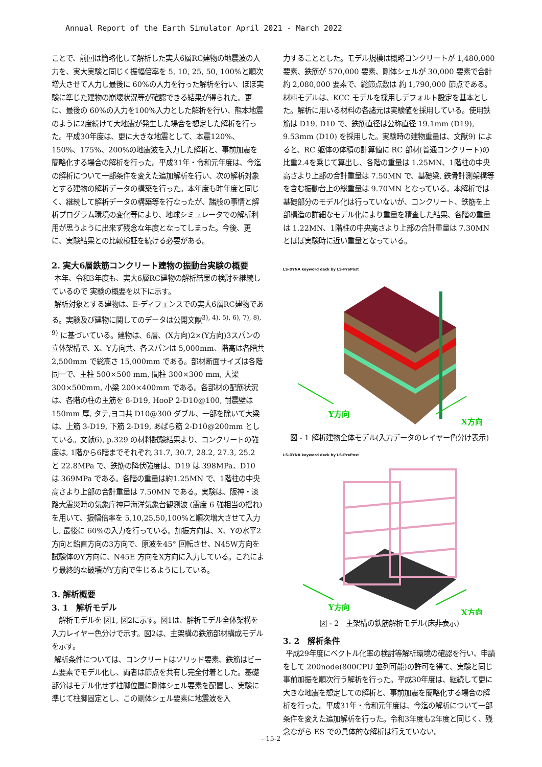Annual Report of the Earth Simulator April 2021 - March 2022
ことで、前回は簡略化して解析した実大6層RC建物の地震波の入力を、実大実験と同じく振幅倍率を 5, 10, 25, 50, 100%と順次増大させて入力し最後に 60%の入力を行った解析を行い、ほぼ実験に準じた建物の崩壊状況等が確認できる結果が得られた。更に、最後の 60%の入力を100%入力とした解析を行い、熊本地震のように2度続けて大地震が発生した場合を想定した解析を行った。平成30年度は、更に大きな地震として、本震120%、150%、175%、200%の地震波を入力した解析と、事前加震を簡略化する場合の解析を行った。平成31年・令和元年度は、今迄の解析について一部条件を変えた追加解析を行い、次の解析対象とする建物の解析データの構築を行った。本年度も昨年度と同じく、継続して解析データの構築等を行なったが、諸般の事情と解析プログラム環境の変化等により、地球シミュレータでの解析利用が思うように出来ず残念な年度となってしまった。今後、更に、実験結果との比較検証を続ける必要がある。
2. 実大6層鉄筋コンクリート建物の振動台実験の概要
本年、令和3年度も、実大6層RC建物の解析結果の検討を継続しているので 実験の概要を以下に示す。
解析対象とする建物は、E-ディフェンスでの実大6層RC建物である。実験及び建物に関してのデータは公開文献<sup>3), 4), 5), 6), 7), 8), 9)</sup> に基づいている。建物は、6層、(X方向)2×(Y方向)3スパンの立体架構で、X、Y方向共、各スパンは 5,000mm、階高は各階共 2,500mm で総高さ 15,000mm である。部材断面サイズは各階同一で、主柱 500×500 mm, 間柱 300×300 mm, 大梁 300×500mm, 小梁 200×400mm である。各部材の配筋状況は、各階の柱の主筋を 8-D19, HooP 2-D10@100, 耐震壁は 150mm 厚, タテ,ヨコ共 D10@300 ダブル、一部を除いて大梁は、上筋 3-D19, 下筋 2-D19, あばら筋 2-D10@200mm としている。文献6), p.329 の材料試験結果より、コンクリートの強度は, 1階から6階までそれぞれ 31.7, 30.7, 28.2, 27.3, 25.2 と 22.8MPa で、鉄筋の降伏強度は、D19 は 398MPa、D10 は 369MPa である。各階の重量は約1.25MN で、1階柱の中央高さより上部の合計重量は 7.50MN である。実験は、阪神・淡路大震災時の気象庁神戸海洋気象台観測波 (震度 6 強相当の揺れ) を用いて、振幅倍率を 5,10,25,50,100%と順次増大させて入力し, 最後に 60%の入力を行っている。加振方向は、X、Yの水平2方向と鉛直方向の3方向で、原波を45° 回転させ、N45W方向を試験体のY方向に、N45E 方向をX方向に入力している。これにより最終的な破壊がY方向で生じるようにしている。
3. 解析概要
3. 1　解析モデル
解析モデルを 図1, 図2に示す。図1は、解析モデル全体架構を入力レイヤー色分けで示す。図2は、主架構の鉄筋部材構成モデルを示す。
解析条件については、コンクリートはソリッド要素、鉄筋はビーム要素でモデル化し、両者は節点を共有し完全付着とした。基礎部分はモデル化せず柱脚位置に剛体シェル要素を配置し、実験に準じて柱脚固定とし、この剛体シェル要素に地震波を入
力することとした。モデル規模は概略コンクリートが 1,480,000 要素、鉄筋が 570,000 要素、剛体シェルが 30,000 要素で合計 約 2,080,000 要素で、総節点数は 約 1,790,000 節点である。材料モデルは、KCC モデルを採用しデフォルト設定を基本とした。解析に用いる材料の各諸元は実験値を採用している。使用鉄筋は D19, D10 で、鉄筋直径は公称直径 19.1mm (D19), 9.53mm (D10) を採用した。実験時の建物重量は、文献9) によると、RC 躯体の体積の計算値に RC 部材(普通コンクリート)の比重2.4を乗じて算出し、各階の重量は 1.25MN、1階柱の中央高さより上部の合計重量は 7.50MN で、基礎梁, 鉄骨計測架構等を含む振動台上の総重量は 9.70MN となっている。本解析では基礎部分のモデル化は行っていないが、コンクリート、鉄筋を上部構造の詳細なモデル化により重量を精査した結果、各階の重量は 1.22MN、1階柱の中央高さより上部の合計重量は 7.30MN とほぼ実験時に近い重量となっている。
LS-DYNA keyword deck by LS-PrePost
Y方向
X方向
図 - 1 解析建物全体モデル(入力データのレイヤー色分け表示)
LS-DYNA keyword deck by LS-PrePost
Y方向
X方向
図 - 2　主架構の鉄筋解析モデル(床非表示)
3. 2　解析条件
平成29年度にベクトル化率の検討等解析環境の確認を行い、申請をして 200node(800CPU 並列可能)の許可を得て、実験と同じ事前加振を順次行う解析を行った。平成30年度は、継続して更に大きな地震を想定しての解析と、事前加震を簡略化する場合の解析を行った。平成31年・令和元年度は、今迄の解析について一部条件を変えた追加解析を行った。令和3年度も2年度と同じく、残念ながら ES での具体的な解析は行えていない。
- 15-2